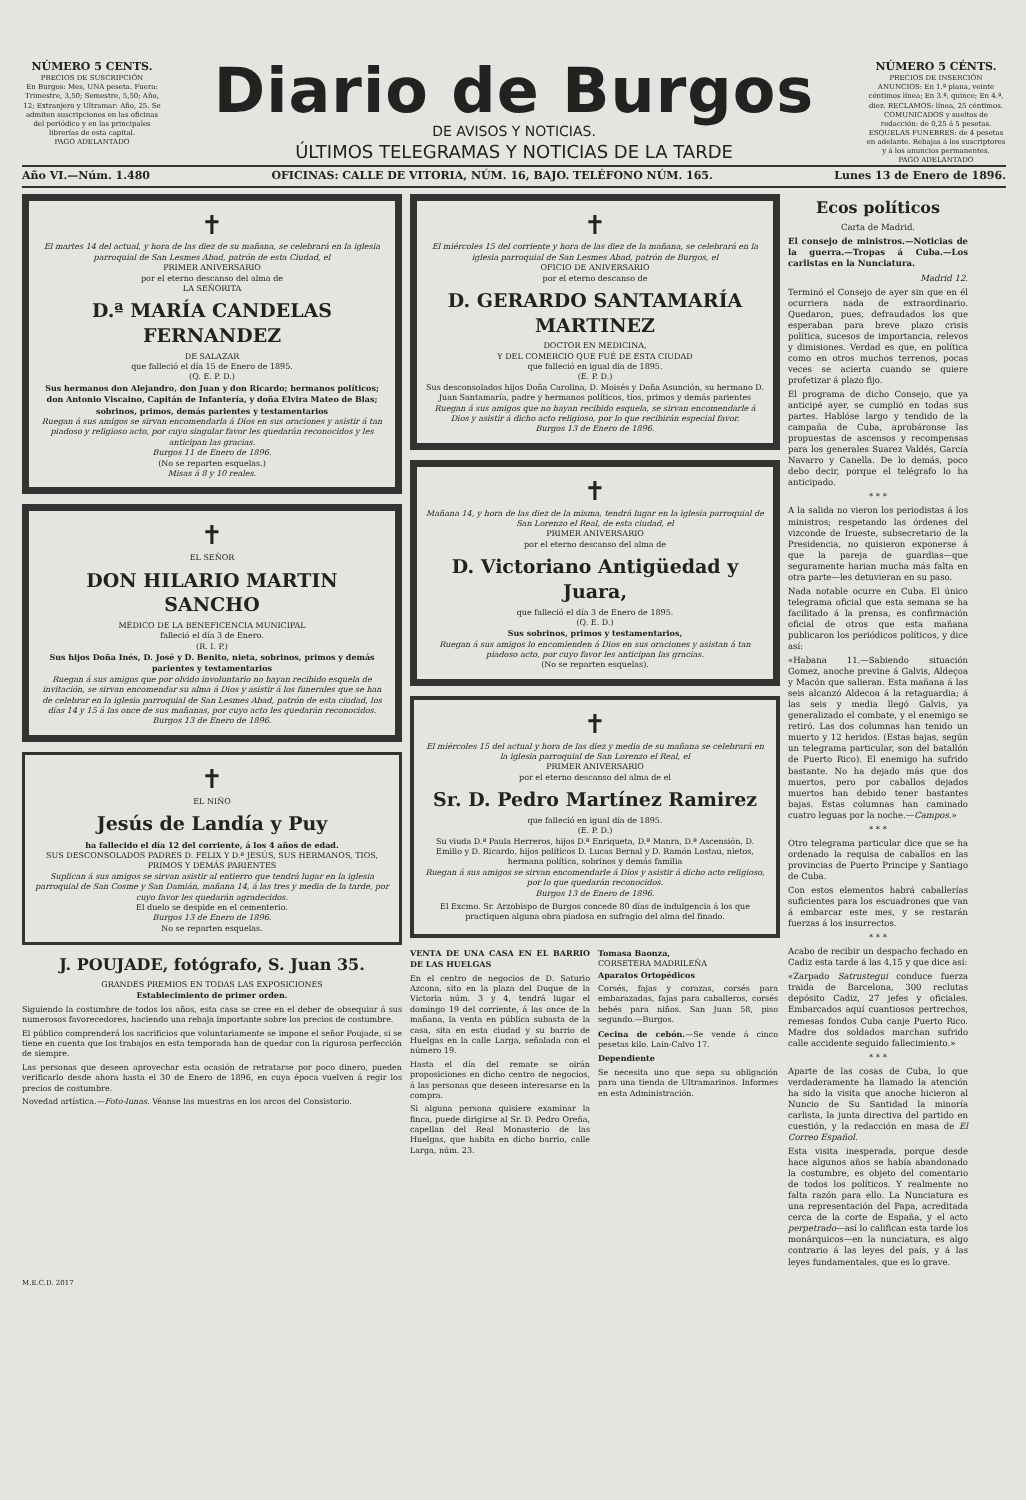NÚMERO 5 CENTS.
PRECIOS DE SUSCRIPCIÓN
En Burgos: Mes, UNA peseta. Fuera: Trimestre, 3,50; Semestre, 5,50; Año, 12; Extranjero y Ultramar: Año, 25. Se admiten suscripciones en las oficinas del periódico y en las principales librerías de esta capital.
PAGO ADELANTADO
Diario de Burgos
DE AVISOS Y NOTICIAS.
ÚLTIMOS TELEGRAMAS Y NOTICIAS DE LA TARDE
NÚMERO 5 CÉNTS.
PRECIOS DE INSERCIÓN
ANUNCIOS: En 1.ª plana, veinte céntimos línea; En 3.ª, quince; En 4.ª, diez. RECLAMOS: línea, 25 céntimos. COMUNICADOS y sueltos de redacción: de 0,25 á 5 pesetas. ESQUELAS FUNEBRES: de 4 pesetas en adelante. Rebajas á los suscriptores y á los anuncios permanentes.
PAGO ADELANTADO
Año VI.—Núm. 1.480 OFICINAS: CALLE DE VITORIA, NÚM. 16, BAJO. TELÉFONO NÚM. 165. Lunes 13 de Enero de 1896.
✝
El martes 14 del actual, y hora de las diez de su mañana, se celebrará en la iglesia parroquial de San Lesmes Abad, patrón de esta Ciudad, el
PRIMER ANIVERSARIO
por el eterno descanso del alma de
LA SEÑORITA
D.ª MARÍA CANDELAS FERNANDEZ
DE SALAZAR
que falleció el día 15 de Enero de 1895.
(Q. E. P. D.)
Sus hermanos don Alejandro, don Juan y don Ricardo; hermanos políticos; don Antonio Viscaino, Capitán de Infantería, y doña Elvira Mateo de Blas; sobrinos, primos, demás parientes y testamentarios
Ruegan á sus amigos se sirvan encomendarla á Dios en sus oraciones y asistir á tan piadoso y religioso acto, por cuyo singular favor les quedarán reconocidos y les anticipan las gracias.
Burgos 11 de Enero de 1896.
(No se reparten esquelas.)
Misas á 8 y 10 reales.
✝
EL SEÑOR
DON HILARIO MARTIN SANCHO
MÉDICO DE LA BENEFICENCIA MUNICIPAL
falleció el día 3 de Enero.
(R. I. P.)
Sus hijos Doña Inés, D. José y D. Benito, nieta, sobrinos, primos y demás parientes y testamentarios
Ruegan á sus amigos que por olvido involuntario no hayan recibido esquela de invitación, se sirvan encomendar su alma á Dios y asistir á los funerales que se han de celebrar en la iglesia parroquial de San Lesmes Abad, patrón de esta ciudad, los días 14 y 15 á las once de sus mañanas, por cuyo acto les quedarán reconocidos.
Burgos 13 de Enero de 1896.
✝
EL NIÑO
Jesús de Landía y Puy
ha fallecido el día 12 del corriente, á los 4 años de edad.
SUS DESCONSOLADOS PADRES D. FELIX Y D.ª JESÚS, SUS HERMANOS, TIOS, PRIMOS Y DEMÁS PARIENTES
Suplican á sus amigos se sirvan asistir al entierro que tendrá lugar en la iglesia parroquial de San Cosme y San Damián, mañana 14, á las tres y media de la tarde, por cuyo favor les quedarán agradecidos.
El duelo se despide en el cementerio.
Burgos 13 de Enero de 1896.
No se reparten esquelas.
J. POUJADE, fotógrafo, S. Juan 35.
GRANDES PREMIOS EN TODAS LAS EXPOSICIONES
Establecimiento de primer orden.
Siguiendo la costumbre de todos los años, esta casa se cree en el deber de obsequiar á sus numerosos favorecedores, haciendo una rebaja importante sobre los precios de costumbre.
El público comprenderá los sacrificios que voluntariamente se impone el señor Poujade, si se tiene en cuenta que los trabajos en esta temporada han de quedar con la rigurosa perfección de siempre.
Las personas que deseen aprovechar esta ocasión de retratarse por poco dinero, pueden verificarlo desde ahora hasta el 30 de Enero de 1896, en cuya época vuelven á regir los precios de costumbre.
Novedad artística.—Foto-lunas. Véanse las muestras en los arcos del Consistorio.
✝
El miércoles 15 del corriente y hora de las diez de la mañana, se celebrará en la iglesia parroquial de San Lesmes Abad, patrón de Burgos, el
OFICIO DE ANIVERSARIO
por el eterno descanso de
D. GERARDO SANTAMARÍA MARTINEZ
DOCTOR EN MEDICINA,
Y DEL COMERCIO QUE FUÉ DE ESTA CIUDAD
que falleció en igual día de 1895.
(E. P. D.)
Sus desconsolados hijos Doña Carolina, D. Moisés y Doña Asunción, su hermano D. Juan Santamaría, padre y hermanos políticos, tíos, primos y demás parientes
Ruegan á sus amigos que no hayan recibido esquela, se sirvan encomendarle á Dios y asistir á dicho acto religioso, por lo que recibirán especial favor.
Burgos 13 de Enero de 1896.
✝
Mañana 14, y hora de las diez de la misma, tendrá lugar en la iglesia parroquial de San Lorenzo el Real, de esta ciudad, el
PRIMER ANIVERSARIO
por el eterno descanso del alma de
D. Victoriano Antigüedad y Juara,
que falleció el día 3 de Enero de 1895.
(Q. E. D.)
Sus sobrinos, primos y testamentarios,
Ruegan á sus amigos lo encomienden á Dios en sus oraciones y asistan á tan piadoso acto, por cuyo favor les anticipan las gracias.
(No se reparten esquelas).
✝
El miércoles 15 del actual y hora de las diez y media de su mañana se celebrará en la iglesia parroquial de San Lorenzo el Real, el
PRIMER ANIVERSARIO
por el eterno descanso del alma de el
Sr. D. Pedro Martínez Ramirez
que falleció en igual día de 1895.
(E. P. D.)
Su viuda D.ª Paula Herreros, hijos D.ª Enriqueta, D.ª Manra, D.ª Ascensión, D. Emilio y D. Ricardo, hijos políticos D. Lucas Bernal y D. Ramón Lostau, nietos, hermana política, sobrinos y demás familia
Ruegan á sus amigos se sirvan encomendarle á Dios y asistir á dicho acto religioso, por lo que quedarán reconocidos.
Burgos 13 de Enero de 1896.
El Excmo. Sr. Arzobispo de Burgos concede 80 días de indulgencia á los que practiquen alguna obra piadosa en sufragio del alma del finado.
VENTA DE UNA CASA EN EL BARRIO DE LAS HUELGAS
En el centro de negocios de D. Saturio Azcona, sito en la plaza del Duque de la Victoria núm. 3 y 4, tendrá lugar el domingo 19 del corriente, á las once de la mañana, la venta en pública subasta de la casa, sita en esta ciudad y su barrio de Huelgas en la calle Larga, señalada con el número 19.
Hasta el día del remate se oirán proposiciones en dicho centro de negocios, á las personas que deseen interesarse en la compra.
Si alguna persona quisiere examinar la finca, puede dirigirse al Sr. D. Pedro Oreña, capellan del Real Monasterio de las Huelgas, que habita en dicho barrio, calle Larga, núm. 23.
Tomasa Baonza,
CORSETERA MADRILEÑA
Aparatos Ortopédicos
Corsés, fajas y corazas, corsés para embarazadas, fajas para caballeros, corsés bebés para niños. San Juan 58, piso segundo.—Burgos.
Cecina de cebón.—Se vende á cinco pesetas kilo. Lain-Calvo 17.
Dependiente
Se necesita uno que sepa su obligación para una tienda de Ultramarinos. Informes en esta Administración.
Ecos políticos
Carta de Madrid.
El consejo de ministros.—Noticias de la guerra.—Tropas á Cuba.—Los carlistas en la Nunciatura.
Madrid 12.
Terminó el Consejo de ayer sin que en él ocurriera nada de extraordinario. Quedaron, pues, defraudados los que esperaban para breve plazo crisis política, sucesos de importancia, relevos y dimisiones. Verdad es que, en política como en otros muchos terrenos, pocas veces se acierta cuando se quiere profetizar á plazo fijo.
El programa de dicho Consejo, que ya anticipé ayer, se cumplió en todas sus partes. Hablóse largo y tendido de la campaña de Cuba, aprobáronse las propuestas de ascensos y recompensas para los generales Suarez Valdés, García Navarro y Canella. De lo demás, poco debo decir, porque el telégrafo lo ha anticipado.
* * *
A la salida no vieron los periodistas á los ministros; respetando las órdenes del vizconde de Irueste, subsecretario de la Presidencia, no quisieron exponerse á que la pareja de guardias—que seguramente harian mucha más falta en otra parte—les detuvieran en su paso.
Nada notable ocurre en Cuba. El único telegrama oficial que esta semana se ha facilitado á la prensa, es confirmación oficial de otros que esta mañana publicaron los periódicos políticos, y dice así:
«Habana 11.—Sabiendo situación Gomez, anoche previne á Galvis, Aldeçoa y Macón que salieran. Esta mañana á las seis alcanzó Aldecoa á la retaguardia; á las seis y media llegó Galvis, ya generalizado el combate, y el enemigo se retiró. Las dos columnas han tenido un muerto y 12 heridos. (Estas bajas, según un telegrama particular, son del batallón de Puerto Rico). El enemigo ha sufrido bastante. No ha dejado más que dos muertos, pero por caballos dejados muertos han debido tener bastantes bajas. Estas columnas han caminado cuatro leguas por la noche.—Campos.»
* * *
Otro telegrama particular dice que se ha ordenado la requisa de caballos en las provincias de Puerto Principe y Santiago de Cuba.
Con estos elementos habrá caballerías suficientes para los escuadrones que van á embarcar este mes, y se restarán fuerzas á los insurrectos.
* * *
Acabo de recibir un despacho fechado en Cadiz esta tarde á las 4,15 y que dice así:
«Zarpado Satrustegui conduce fuerza traida de Barcelona, 300 reclutas depósito Cadiz, 27 jefes y oficiales. Embarcados aquí cuantiosos pertrechos, remesas fondos Cuba canje Puerto Rico. Madre dos soldados marchan sufrido calle accidente seguido fallecimiento.»
* * *
Aparte de las cosas de Cuba, lo que verdaderamente ha llamado la atención ha sido la visita que anoche hicieron al Nuncio de Su Santidad la minoría carlista, la junta directiva del partido en cuestión, y la redacción en masa de El Correo Español.
Esta visita inesperada, porque desde hace algunos años se había abandonado la costumbre, es objeto del comentario de todos los políticos. Y realmente no falta razón para ello. La Nunciatura es una representación del Papa, acreditada cerca de la corte de España, y el acto perpetrado—así lo califican esta tarde los monárquicos—en la nunciatura, es algo contrario á las leyes del país, y á las leyes fundamentales, que es lo grave.
M.E.C.D. 2017